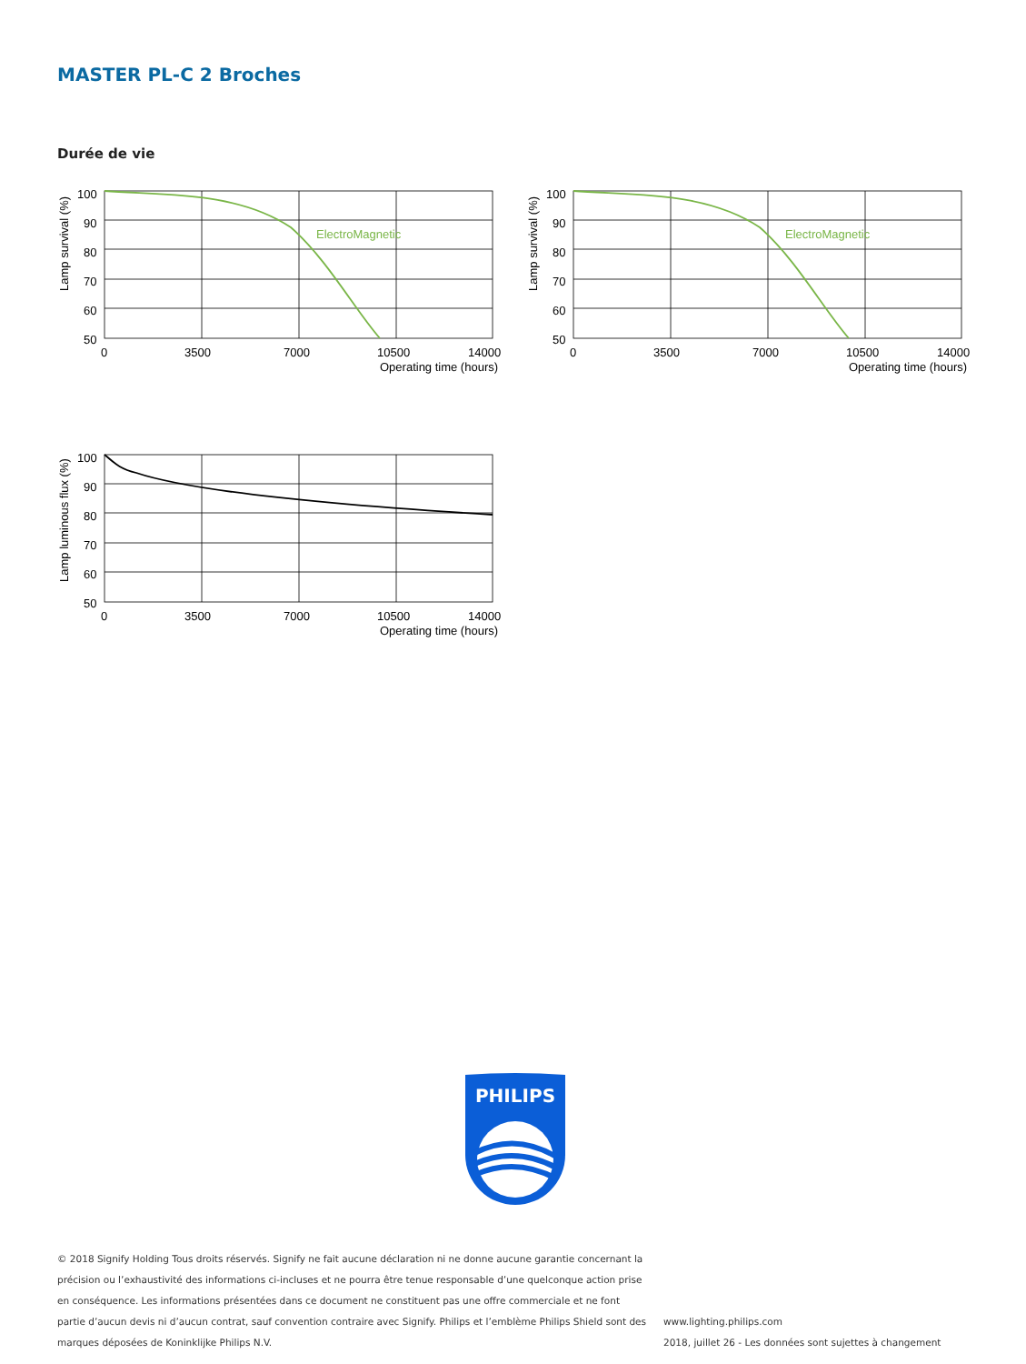MASTER PL-C 2 Broches
Durée de vie
ElectroMagnetic
100
90
80
70
60
50
0
3500
7000
10500
14000
Operating time (hours)
Lamp survival (%)
ElectroMagnetic
100
90
80
70
60
50
0
3500
7000
10500
14000
Operating time (hours)
Lamp survival (%)
100
90
80
70
60
50
0
3500
7000
10500
14000
Operating time (hours)
Lamp luminous flux (%)
PHILIPS
© 2018 Signify Holding Tous droits réservés. Signify ne fait aucune déclaration ni ne donne aucune garantie concernant la précision ou l’exhaustivité des informations ci-incluses et ne pourra être tenue responsable d’une quelconque action prise en conséquence. Les informations présentées dans ce document ne constituent pas une offre commerciale et ne font partie d’aucun devis ni d’aucun contrat, sauf convention contraire avec Signify. Philips et l’emblème Philips Shield sont des marques déposées de Koninklijke Philips N.V.
www.lighting.philips.com
2018, juillet 26 - Les données sont sujettes à changement